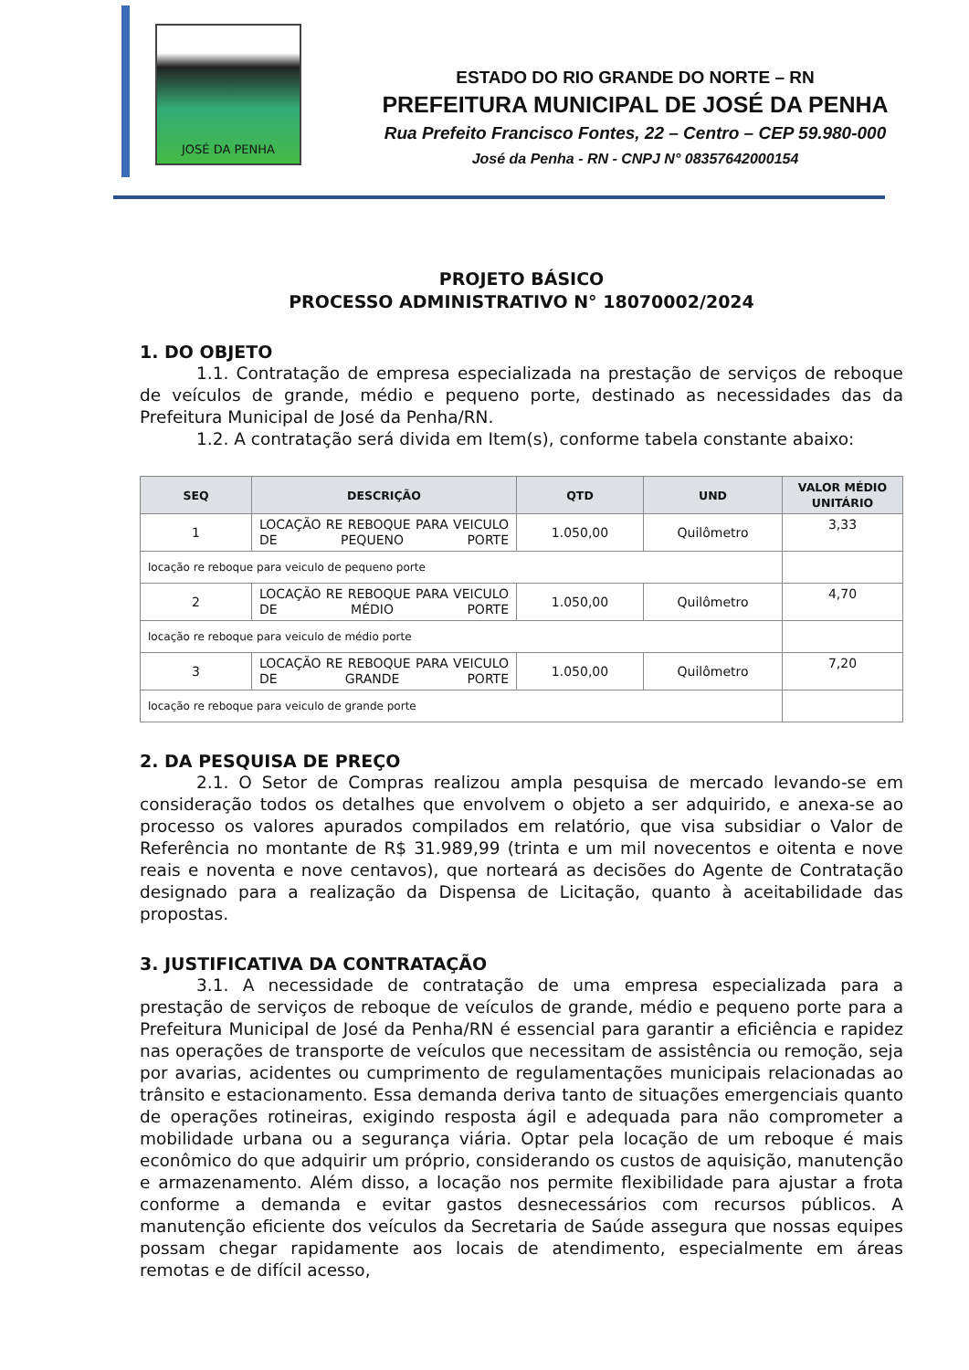JOSÉ DA PENHA
ESTADO DO RIO GRANDE DO NORTE – RN
PREFEITURA MUNICIPAL DE JOSÉ DA PENHA
Rua Prefeito Francisco Fontes, 22 – Centro – CEP 59.980-000
José da Penha - RN - CNPJ N° 08357642000154
PROJETO BÁSICO
PROCESSO ADMINISTRATIVO N° 18070002/2024
1. DO OBJETO
1.1. Contratação de empresa especializada na prestação de serviços de reboque de veículos de grande, médio e pequeno porte, destinado as necessidades das da Prefeitura Municipal de José da Penha/RN.
1.2. A contratação será divida em Item(s), conforme tabela constante abaixo:
| SEQ | DESCRIÇÃO | QTD | UND | VALOR MÉDIO UNITÁRIO |
| --- | --- | --- | --- | --- |
| 1 | LOCAÇÃO RE REBOQUE PARA VEICULO DE PEQUENO PORTE | 1.050,00 | Quilômetro | 3,33 |
| locação re reboque para veiculo de pequeno porte | | | | |
| 2 | LOCAÇÃO RE REBOQUE PARA VEICULO DE MÉDIO PORTE | 1.050,00 | Quilômetro | 4,70 |
| locação re reboque para veiculo de médio porte | | | | |
| 3 | LOCAÇÃO RE REBOQUE PARA VEICULO DE GRANDE PORTE | 1.050,00 | Quilômetro | 7,20 |
| locação re reboque para veiculo de grande porte | | | | |
2. DA PESQUISA DE PREÇO
2.1. O Setor de Compras realizou ampla pesquisa de mercado levando-se em consideração todos os detalhes que envolvem o objeto a ser adquirido, e anexa-se ao processo os valores apurados compilados em relatório, que visa subsidiar o Valor de Referência no montante de R$ 31.989,99 (trinta e um mil novecentos e oitenta e nove reais e noventa e nove centavos), que norteará as decisões do Agente de Contratação designado para a realização da Dispensa de Licitação, quanto à aceitabilidade das propostas.
3. JUSTIFICATIVA DA CONTRATAÇÃO
3.1. A necessidade de contratação de uma empresa especializada para a prestação de serviços de reboque de veículos de grande, médio e pequeno porte para a Prefeitura Municipal de José da Penha/RN é essencial para garantir a eficiência e rapidez nas operações de transporte de veículos que necessitam de assistência ou remoção, seja por avarias, acidentes ou cumprimento de regulamentações municipais relacionadas ao trânsito e estacionamento. Essa demanda deriva tanto de situações emergenciais quanto de operações rotineiras, exigindo resposta ágil e adequada para não comprometer a mobilidade urbana ou a segurança viária. Optar pela locação de um reboque é mais econômico do que adquirir um próprio, considerando os custos de aquisição, manutenção e armazenamento. Além disso, a locação nos permite flexibilidade para ajustar a frota conforme a demanda e evitar gastos desnecessários com recursos públicos. A manutenção eficiente dos veículos da Secretaria de Saúde assegura que nossas equipes possam chegar rapidamente aos locais de atendimento, especialmente em áreas remotas e de difícil acesso,